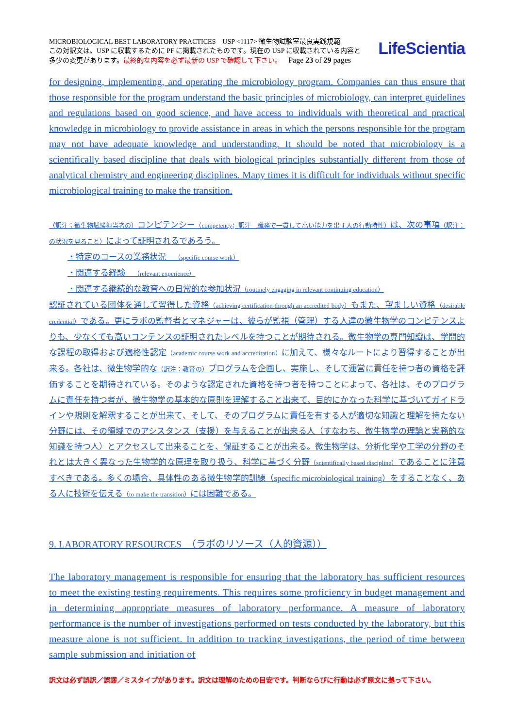MICROBIOLOGICAL BEST LABORATORY PRACTICES USP <1117> 微生物試験室最良実践規範
この対訳文は、USP に収載するために PF に掲載されたものです。現在の USP に収載されている内容と
多少の変更があります。最終的な内容を必ず最新の USP で確認して下さい。 Page 23 of 29 pages
LifeScientia
for designing, implementing, and operating the microbiology program. Companies can thus ensure that those responsible for the program understand the basic principles of microbiology, can interpret guidelines and regulations based on good science, and have access to individuals with theoretical and practical knowledge in microbiology to provide assistance in areas in which the persons responsible for the program may not have adequate knowledge and understanding. It should be noted that microbiology is a scientifically based discipline that deals with biological principles substantially different from those of analytical chemistry and engineering disciplines. Many times it is difficult for individuals without specific microbiological training to make the transition.
（訳注；微生物試験担当者の）コンピテンシー（competency；訳注　職務で一貫して高い能力を出す人の行動特性）は、次の事項（訳注：の状況を見ること）によって証明されるであろう。
・特定のコースの業務状況　（specific course work）
・関連する経験　（relevant experience）
・関連する継続的な教育への日常的な参加状況（routinely engaging in relevant continuing education）
認証されている団体を通して習得した資格（achieving certification through an accredited body）もまた、望ましい資格（desirable credential）である。更にラボの監督者とマネジャーは、彼らが監視（管理）する人達の微生物学のコンピテンスよりも、少なくても高いコンテンスの証明されたレベルを持つことが期待される。微生物学の専門知識は、学問的な課程の取得および適格性認定（academic course work and accreditation）に加えて、様々なルートにより習得することが出来る。各社は、微生物学的な（訳注：教育の）プログラムを企画し、実施し、そして運営に責任を持つ者の資格を評価することを期待されている。そのような認定された資格を持つ者を持つことによって、各社は、そのプログラムに責任を持つ者が、微生物学の基本的な原則を理解すること出来て、目的にかなった科学に基づいてガイドラインや規則を解釈することが出来て、そして、そのプログラムに責任を有する人が適切な知識と理解を持たない分野には、その領域でのアシスタンス（支援）を与えることが出来る人（すなわち、微生物学の理論と実務的な知識を持つ人）とアクセスして出来ることを、保証することが出来る。微生物学は、分析化学や工学の分野のそれとは大きく異なった生物学的な原理を取り扱う、科学に基づく分野（scientifically based discipline）であることに注意すべきである。多くの場合、具体性のある微生物学的訓練（specific microbiological training）をすることなく、ある人に技術を伝える（to make the transition）には困難である。
9. LABORATORY RESOURCES　（ラボのリソース（人的資源））
The laboratory management is responsible for ensuring that the laboratory has sufficient resources to meet the existing testing requirements. This requires some proficiency in budget management and in determining appropriate measures of laboratory performance. A measure of laboratory performance is the number of investigations performed on tests conducted by the laboratory, but this measure alone is not sufficient. In addition to tracking investigations, the period of time between sample submission and initiation of
訳文は必ず誤訳／誤謬／ミスタイプがあります。訳文は理解のための目安です。判断ならびに行動は必ず原文に拠って下さい。